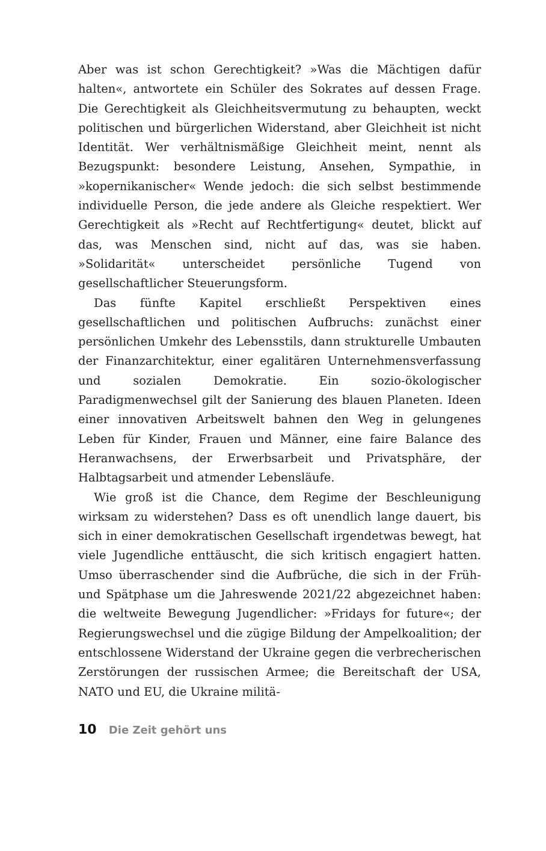Aber was ist schon Gerechtigkeit? »Was die Mächtigen dafür halten«, antwortete ein Schüler des Sokrates auf dessen Frage. Die Gerechtigkeit als Gleichheitsvermutung zu behaupten, weckt politischen und bürgerlichen Widerstand, aber Gleichheit ist nicht Identität. Wer verhältnismäßige Gleichheit meint, nennt als Bezugspunkt: besondere Leistung, Ansehen, Sympathie, in »kopernikanischer« Wende jedoch: die sich selbst bestimmende individuelle Person, die jede andere als Gleiche respektiert. Wer Gerechtigkeit als »Recht auf Rechtfertigung« deutet, blickt auf das, was Menschen sind, nicht auf das, was sie haben. »Solidarität« unterscheidet persönliche Tugend von gesellschaftlicher Steuerungsform.
Das fünfte Kapitel erschließt Perspektiven eines gesellschaftlichen und politischen Aufbruchs: zunächst einer persönlichen Umkehr des Lebensstils, dann strukturelle Umbauten der Finanzarchitektur, einer egalitären Unternehmensverfassung und sozialen Demokratie. Ein sozio-ökologischer Paradigmenwechsel gilt der Sanierung des blauen Planeten. Ideen einer innovativen Arbeitswelt bahnen den Weg in gelungenes Leben für Kinder, Frauen und Männer, eine faire Balance des Heranwachsens, der Erwerbsarbeit und Privatsphäre, der Halbtagsarbeit und atmender Lebensläufe.
Wie groß ist die Chance, dem Regime der Beschleunigung wirksam zu widerstehen? Dass es oft unendlich lange dauert, bis sich in einer demokratischen Gesellschaft irgendetwas bewegt, hat viele Jugendliche enttäuscht, die sich kritisch engagiert hatten. Umso überraschender sind die Aufbrüche, die sich in der Früh- und Spätphase um die Jahreswende 2021/22 abgezeichnet haben: die weltweite Bewegung Jugendlicher: »Fridays for future«; der Regierungswechsel und die zügige Bildung der Ampelkoalition; der entschlossene Widerstand der Ukraine gegen die verbrecherischen Zerstörungen der russischen Armee; die Bereitschaft der USA, NATO und EU, die Ukraine militä-
10 Die Zeit gehört uns